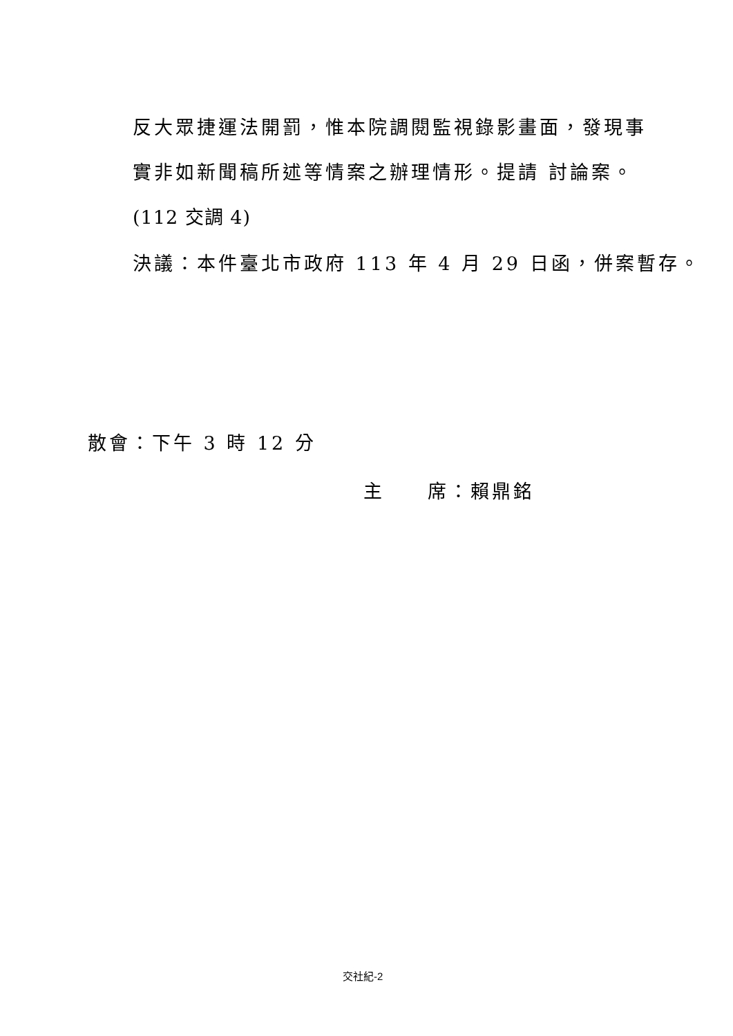反大眾捷運法開罰，惟本院調閱監視錄影畫面，發現事
實非如新聞稿所述等情案之辦理情形。提請 討論案。
(112 交調 4)
決議：本件臺北市政府 113 年 4 月 29 日函，併案暫存。
散會：下午 3 時 12 分
主　　席：賴鼎銘
交社紀-2